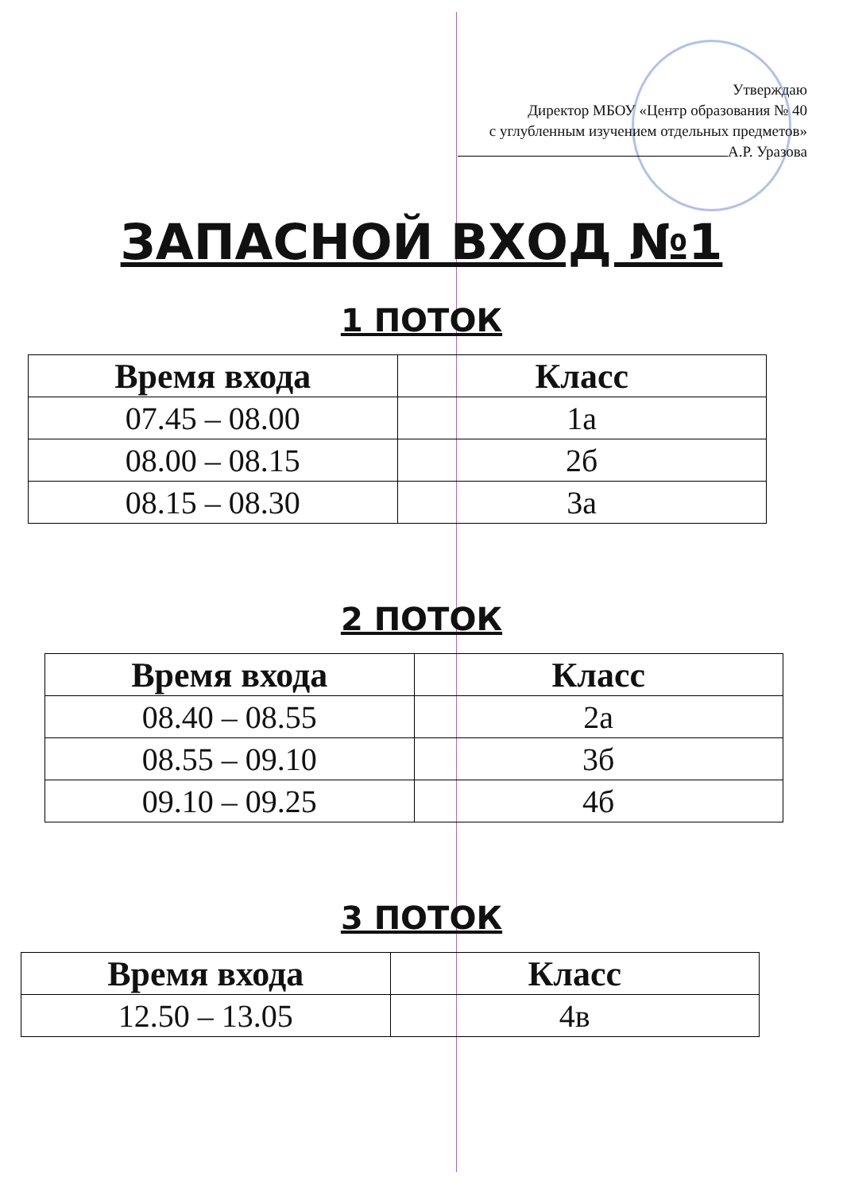Утверждаю
Директор МБОУ «Центр образования № 40
с углубленным изучением отдельных предметов»
А.Р. Уразова
ЗАПАСНОЙ ВХОД №1
1 ПОТОК
| Время входа | Класс |
| --- | --- |
| 07.45 – 08.00 | 1а |
| 08.00 – 08.15 | 2б |
| 08.15 – 08.30 | 3а |
2 ПОТОК
| Время входа | Класс |
| --- | --- |
| 08.40 – 08.55 | 2а |
| 08.55 – 09.10 | 3б |
| 09.10 – 09.25 | 4б |
3 ПОТОК
| Время входа | Класс |
| --- | --- |
| 12.50 – 13.05 | 4в |